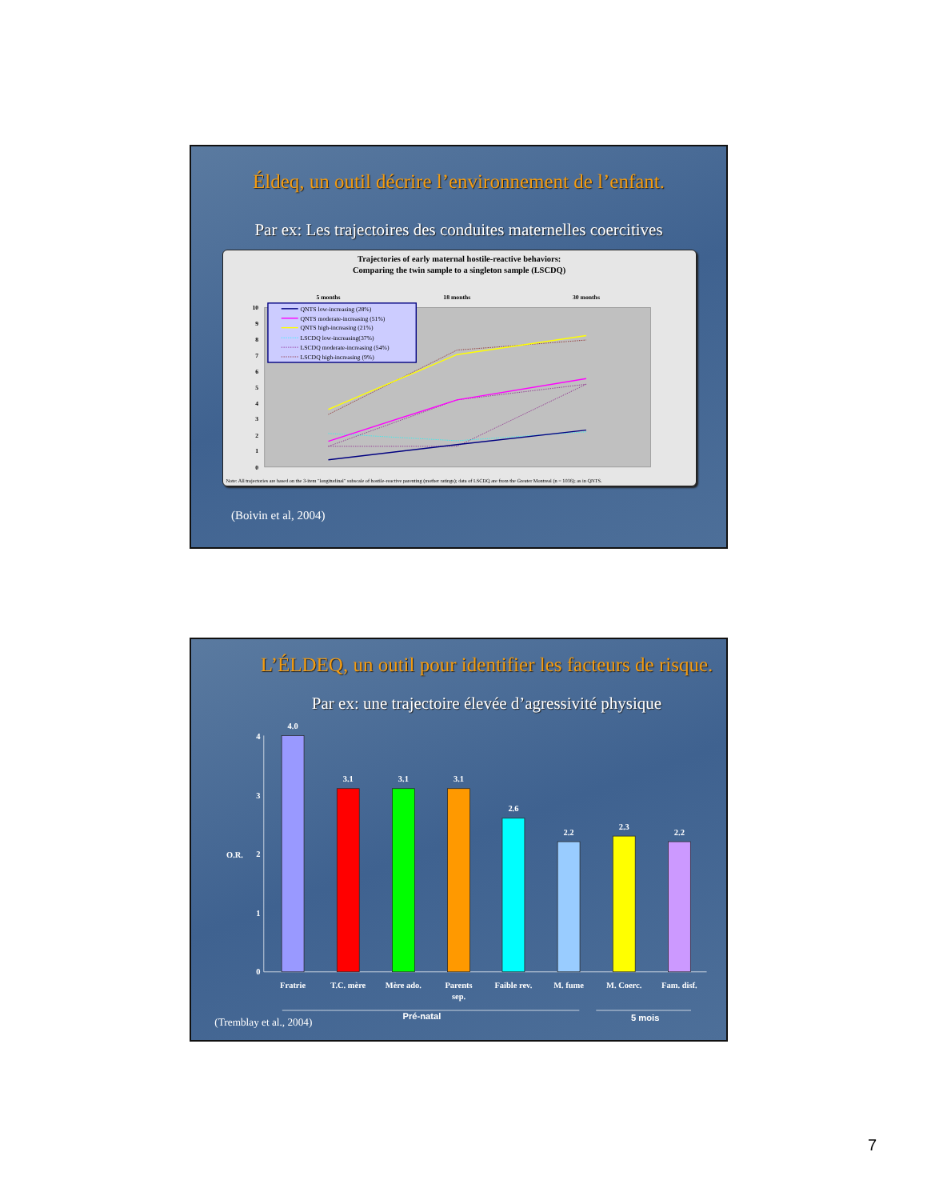Éldeq, un outil décrire l’environnement de l’enfant.
Par ex: Les trajectoires des conduites maternelles coercitives
Trajectories of early maternal hostile-reactive behaviors:
Comparing the twin sample to a singleton sample (LSCDQ)
5 months
18 months
30 months
0
1
2
3
4
5
6
7
8
9
10
QNTS low-increasing (28%)
QNTS moderate-increasing (51%)
QNTS high-increasing (21%)
LSCDQ low-increasing(37%)
LSCDQ moderate-increasing (54%)
LSCDQ high-increasing (9%)
Note: All trajectories are based on the 3-item "longitudinal" subscale of hostile-reactive parenting (mother ratings); data of LSCDQ are from the Greater Montreal (n = 1036); as in QNTS.
(Boivin et al, 2004)
L’ÉLDEQ, un outil pour identifier les facteurs de risque.
Par ex: une trajectoire élevée d’agressivité physique
4
3
2
1
0
O.R.
4.0
3.1
3.1
3.1
2.6
2.2
2.3
2.2
Fratrie
T.C. mère
Mère ado.
Parents
sep.
Faible rev.
M. fume
M. Coerc.
Fam. disf.
(Tremblay et al., 2004)
Pré-natal
5 mois
7